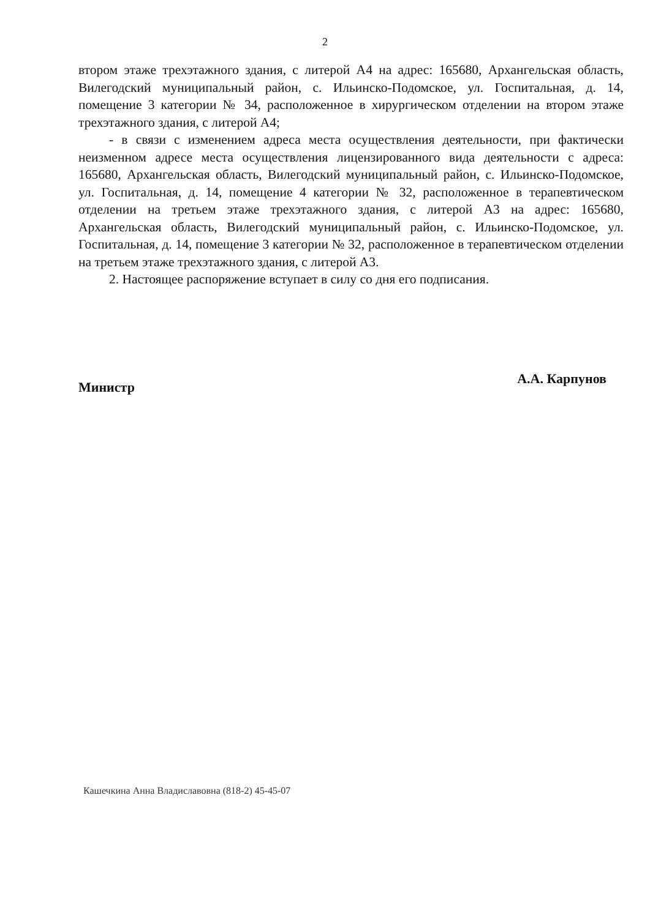2
втором этаже трехэтажного здания, с литерой А4 на адрес: 165680, Архангельская область, Вилегодский муниципальный район, с. Ильинско-Подомское, ул. Госпитальная, д. 14, помещение 3 категории № 34, расположенное в хирургическом отделении на втором этаже трехэтажного здания, с литерой А4;
- в связи с изменением адреса места осуществления деятельности, при фактически неизменном адресе места осуществления лицензированного вида деятельности с адреса: 165680, Архангельская область, Вилегодский муниципальный район, с. Ильинско-Подомское, ул. Госпитальная, д. 14, помещение 4 категории № 32, расположенное в терапевтическом отделении на третьем этаже трехэтажного здания, с литерой А3 на адрес: 165680, Архангельская область, Вилегодский муниципальный район, с. Ильинско-Подомское, ул. Госпитальная, д. 14, помещение 3 категории № 32, расположенное в терапевтическом отделении на третьем этаже трехэтажного здания, с литерой А3.
2. Настоящее распоряжение вступает в силу со дня его подписания.
Министр А.А. Карпунов
Кашечкина Анна Владиславовна (818-2) 45-45-07